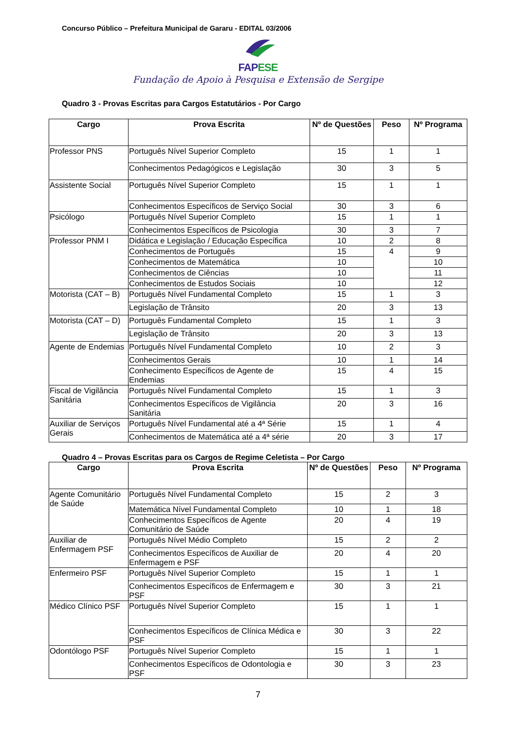Concurso Público – Prefeitura Municipal de Gararu - EDITAL 03/2006
FAPESE
Fundação de Apoio à Pesquisa e Extensão de Sergipe
Quadro 3 - Provas Escritas para Cargos Estatutários - Por Cargo
| Cargo | Prova Escrita | Nº de Questões | Peso | Nº Programa |
| --- | --- | --- | --- | --- |
| Professor PNS | Português Nível Superior Completo | 15 | 1 | 1 |
| | Conhecimentos Pedagógicos e Legislação | 30 | 3 | 5 |
| Assistente Social | Português Nível Superior Completo | 15 | 1 | 1 |
| | Conhecimentos Específicos de Serviço Social | 30 | 3 | 6 |
| Psicólogo | Português Nível Superior Completo | 15 | 1 | 1 |
| | Conhecimentos Específicos de Psicologia | 30 | 3 | 7 |
| Professor PNM I | Didática e Legislação / Educação Específica | 10 | 2 | 8 |
| | Conhecimentos de Português | 15 | 4 | 9 |
| | Conhecimentos de Matemática | 10 | | 10 |
| | Conhecimentos de Ciências | 10 | | 11 |
| | Conhecimentos de Estudos Sociais | 10 | | 12 |
| Motorista (CAT – B) | Português Nível Fundamental Completo | 15 | 1 | 3 |
| | Legislação de Trânsito | 20 | 3 | 13 |
| Motorista (CAT – D) | Português Fundamental Completo | 15 | 1 | 3 |
| | Legislação de Trânsito | 20 | 3 | 13 |
| Agente de Endemias | Português Nível Fundamental Completo | 10 | 2 | 3 |
| | Conhecimentos Gerais | 10 | 1 | 14 |
| | Conhecimento Específicos de Agente de Endemias | 15 | 4 | 15 |
| Fiscal de Vigilância Sanitária | Português Nível Fundamental Completo | 15 | 1 | 3 |
| | Conhecimentos Específicos de Vigilância Sanitária | 20 | 3 | 16 |
| Auxiliar de Serviços Gerais | Português Nível Fundamental até a 4ª Série | 15 | 1 | 4 |
| | Conhecimentos de Matemática até a 4ª série | 20 | 3 | 17 |
Quadro 4 – Provas Escritas para os Cargos de Regime Celetista – Por Cargo
| Cargo | Prova Escrita | Nº de Questões | Peso | Nº Programa |
| --- | --- | --- | --- | --- |
| Agente Comunitário de Saúde | Português Nível Fundamental Completo | 15 | 2 | 3 |
| | Matemática Nível Fundamental Completo | 10 | 1 | 18 |
| | Conhecimentos Específicos de Agente Comunitário de Saúde | 20 | 4 | 19 |
| Auxiliar de Enfermagem PSF | Português Nível Médio Completo | 15 | 2 | 2 |
| | Conhecimentos Específicos de Auxiliar de Enfermagem e PSF | 20 | 4 | 20 |
| Enfermeiro PSF | Português Nível Superior Completo | 15 | 1 | 1 |
| | Conhecimentos Específicos de Enfermagem e PSF | 30 | 3 | 21 |
| Médico Clínico PSF | Português Nível Superior Completo | 15 | 1 | 1 |
| | Conhecimentos Específicos de Clínica Médica e PSF | 30 | 3 | 22 |
| Odontólogo PSF | Português Nível Superior Completo | 15 | 1 | 1 |
| | Conhecimentos Específicos de Odontologia e PSF | 30 | 3 | 23 |
7